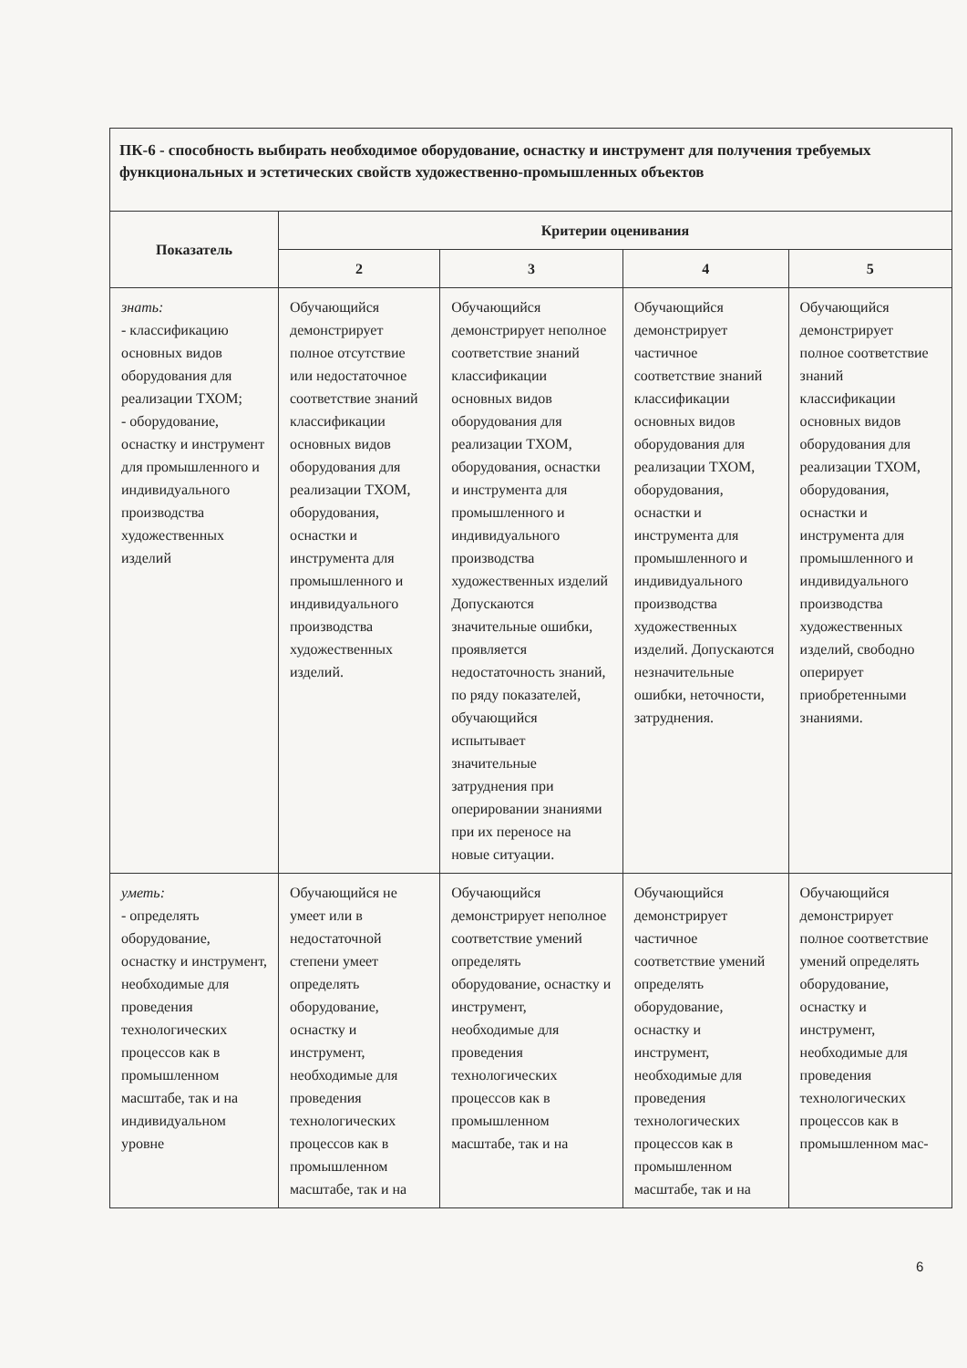| ПК-6 - способность выбирать необходимое оборудование, оснастку и инструмент для получения требуемых функциональных и эстетических свойств художественно-промышленных объектов | | | | |
| Показатель | Критерии оценивания | | | |
| | 2 | 3 | 4 | 5 |
| знать: - классификацию основных видов оборудования для реализации ТХОМ; - оборудование, оснастку и инструмент для промышленного и индивидуального производства художественных изделий | Обучающийся демонстрирует полное отсутствие или недостаточное соответствие знаний классификации основных видов оборудования для реализации ТХОМ, оборудования, оснастки и инструмента для промышленного и индивидуального производства художественных изделий. | Обучающийся демонстрирует неполное соответствие знаний классификации основных видов оборудования для реализации ТХОМ, оборудования, оснастки и инструмента для промышленного и индивидуального производства художественных изделий Допускаются значительные ошибки, проявляется недостаточность знаний, по ряду показателей, обучающийся испытывает значительные затруднения при оперировании знаниями при их переносе на новые ситуации. | Обучающийся демонстрирует частичное соответствие знаний классификации основных видов оборудования для реализации ТХОМ, оборудования, оснастки и инструмента для промышленного и индивидуального производства художественных изделий. Допускаются незначительные ошибки, неточности, затруднения. | Обучающийся демонстрирует полное соответствие знаний классификации основных видов оборудования для реализации ТХОМ, оборудования, оснастки и инструмента для промышленного и индивидуального производства художественных изделий, свободно оперирует приобретенными знаниями. |
| уметь: - определять оборудование, оснастку и инструмент, необходимые для проведения технологических процессов как в промышленном масштабе, так и на индивидуальном уровне | Обучающийся не умеет или в недостаточной степени умеет определять оборудование, оснастку и инструмент, необходимые для проведения технологических процессов как в промышленном масштабе, так и на | Обучающийся демонстрирует неполное соответствие умений определять оборудование, оснастку и инструмент, необходимые для проведения технологических процессов как в промышленном масштабе, так и на | Обучающийся демонстрирует частичное соответствие умений определять оборудование, оснастку и инструмент, необходимые для проведения технологических процессов как в промышленном масштабе, так и на | Обучающийся демонстрирует полное соответствие умений определять оборудование, оснастку и инструмент, необходимые для проведения технологических процессов как в промышленном мас- |
6